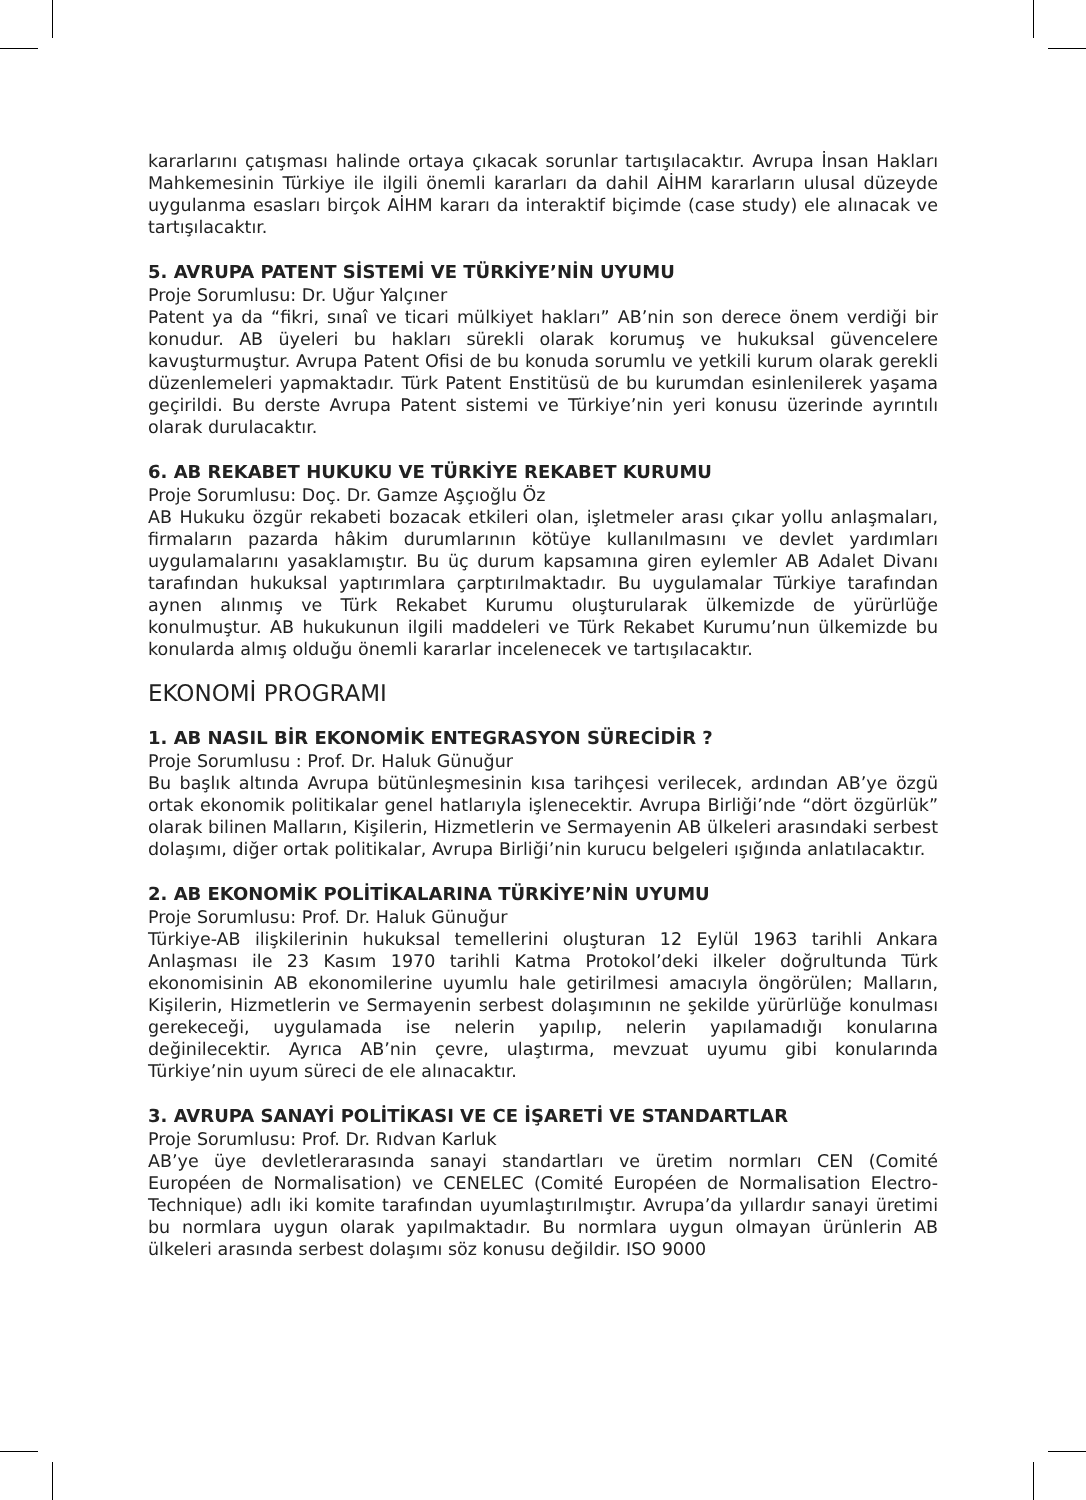kararlarını çatışması halinde ortaya çıkacak sorunlar tartışılacaktır. Avrupa İnsan Hakları Mahkemesinin Türkiye ile ilgili önemli kararları da dahil AİHM kararların ulusal düzeyde uygulanma esasları birçok AİHM kararı da interaktif biçimde (case study) ele alınacak ve tartışılacaktır.
5. AVRUPA PATENT SİSTEMİ VE TÜRKİYE’NİN UYUMU
Proje Sorumlusu: Dr. Uğur Yalçıner
Patent ya da “fikri, sınaî ve ticari mülkiyet hakları” AB’nin son derece önem verdiği bir konudur. AB üyeleri bu hakları sürekli olarak korumuş ve hukuksal güvencelere kavuşturmuştur. Avrupa Patent Ofisi de bu konuda sorumlu ve yetkili kurum olarak gerekli düzenlemeleri yapmaktadır. Türk Patent Enstitüsü de bu kurumdan esinlenilerek yaşama geçirildi. Bu derste Avrupa Patent sistemi ve Türkiye’nin yeri konusu üzerinde ayrıntılı olarak durulacaktır.
6. AB REKABET HUKUKU VE TÜRKİYE REKABET KURUMU
Proje Sorumlusu: Doç. Dr. Gamze Aşçıoğlu Öz
AB Hukuku özgür rekabeti bozacak etkileri olan, işletmeler arası çıkar yollu anlaşmaları, firmaların pazarda hâkim durumlarının kötüye kullanılmasını ve devlet yardımları uygulamalarını yasaklamıştır. Bu üç durum kapsamına giren eylemler AB Adalet Divanı tarafından hukuksal yaptırımlara çarptırılmaktadır. Bu uygulamalar Türkiye tarafından aynen alınmış ve Türk Rekabet Kurumu oluşturularak ülkemizde de yürürlüğe konulmuştur. AB hukukunun ilgili maddeleri ve Türk Rekabet Kurumu’nun ülkemizde bu konularda almış olduğu önemli kararlar incelenecek ve tartışılacaktır.
EKONOMİ PROGRAMI
1. AB NASIL BİR EKONOMİK ENTEGRASYON SÜRECİDİR ?
Proje Sorumlusu : Prof. Dr. Haluk Günuğur
Bu başlık altında Avrupa bütünleşmesinin kısa tarihçesi verilecek, ardından AB’ye özgü ortak ekonomik politikalar genel hatlarıyla işlenecektir. Avrupa Birliği’nde “dört özgürlük” olarak bilinen Malların, Kişilerin, Hizmetlerin ve Sermayenin AB ülkeleri arasındaki serbest dolaşımı, diğer ortak politikalar, Avrupa Birliği’nin kurucu belgeleri ışığında anlatılacaktır.
2. AB EKONOMİK POLİTİKALARINA TÜRKİYE’NİN UYUMU
Proje Sorumlusu: Prof. Dr. Haluk Günuğur
Türkiye-AB ilişkilerinin hukuksal temellerini oluşturan 12 Eylül 1963 tarihli Ankara Anlaşması ile 23 Kasım 1970 tarihli Katma Protokol’deki ilkeler doğrultunda Türk ekonomisinin AB ekonomilerine uyumlu hale getirilmesi amacıyla öngörülen; Malların, Kişilerin, Hizmetlerin ve Sermayenin serbest dolaşımının ne şekilde yürürlüğe konulması gerekeceği, uygulamada ise nelerin yapılıp, nelerin yapılamadığı konularına değinilecektir. Ayrıca AB’nin çevre, ulaştırma, mevzuat uyumu gibi konularında Türkiye’nin uyum süreci de ele alınacaktır.
3. AVRUPA SANAYİ POLİTİKASI VE CE İŞARETİ VE STANDARTLAR
Proje Sorumlusu: Prof. Dr. Rıdvan Karluk
AB’ye üye devletlerarasında sanayi standartları ve üretim normları CEN (Comité Européen de Normalisation) ve CENELEC (Comité Européen de Normalisation Electro-Technique) adlı iki komite tarafından uyumlaştırılmıştır. Avrupa’da yıllardır sanayi üretimi bu normlara uygun olarak yapılmaktadır. Bu normlara uygun olmayan ürünlerin AB ülkeleri arasında serbest dolaşımı söz konusu değildir. ISO 9000